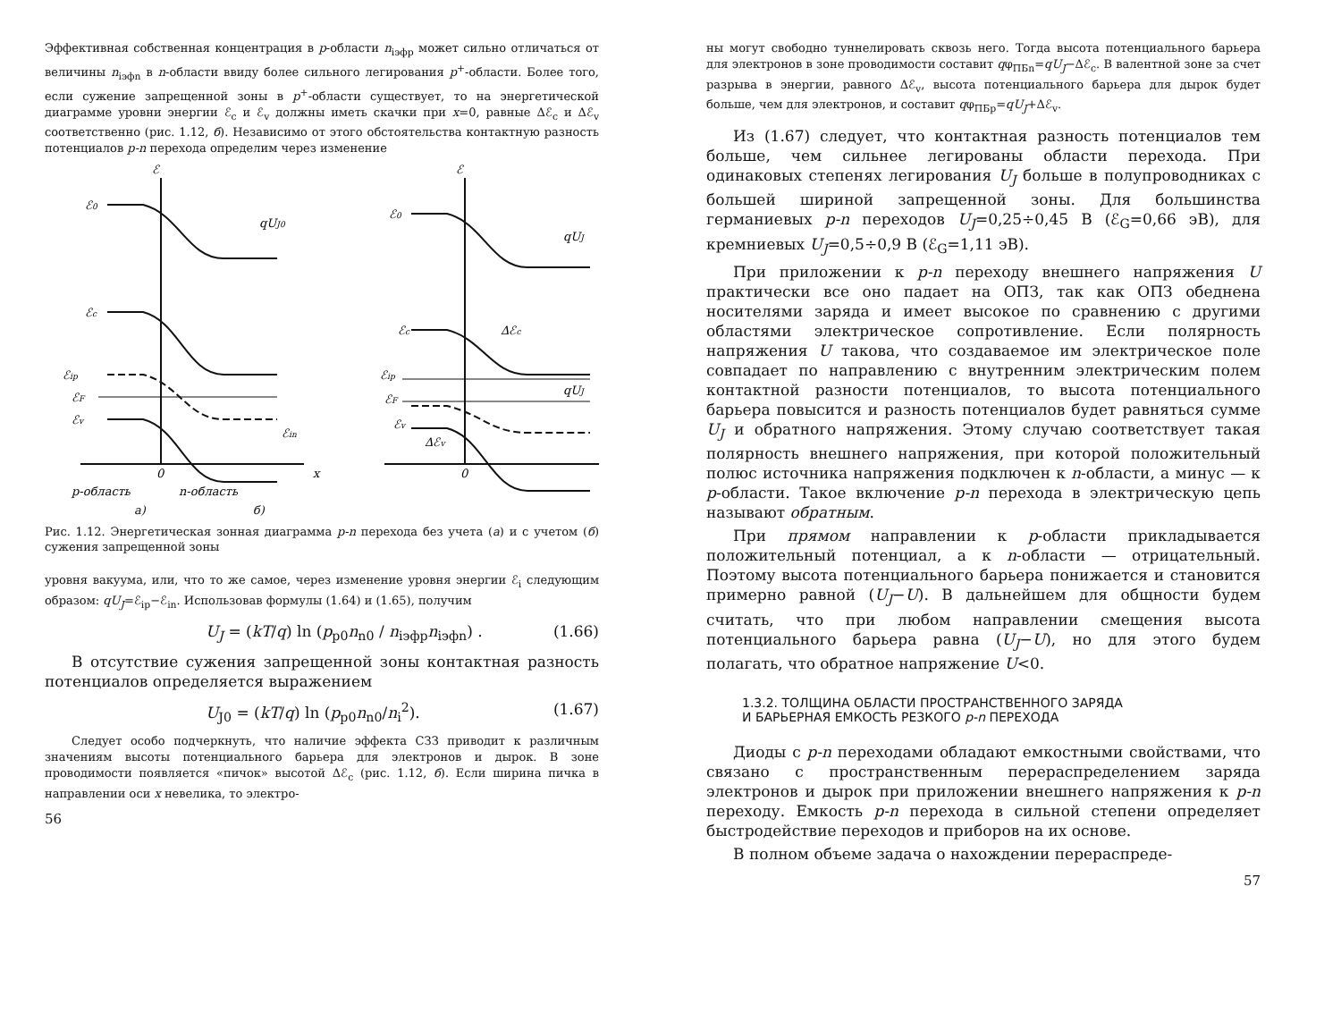Эффективная собственная концентрация в p-области n<sub>iэфp</sub> может сильно отличаться от величины n<sub>iэфn</sub> в n-области ввиду более сильного легирования p<sup>+</sup>-области. Более того, если сужение запрещенной зоны в p<sup>+</sup>-области существует, то на энергетической диаграмме уровни энергии ℰ<sub>c</sub> и ℰ<sub>v</sub> должны иметь скачки при x=0, равные Δℰ<sub>c</sub> и Δℰ<sub>v</sub> соответственно (рис. 1.12, б). Независимо от этого обстоятельства контактную разность потенциалов p-n перехода определим через изменение
ℰ
ℰ0
qUJ0
ℰc
ℰip
ℰF
ℰv
ℰin
0
x
p-область
n-область
ℰ
ℰ0
qUJ
ℰc
Δℰc
ℰip
ℰF
qUJ
ℰv
Δℰv
0
а) б)
Рис. 1.12. Энергетическая зонная диаграмма p-n перехода без учета (а) и с учетом (б) сужения запрещенной зоны
уровня вакуума, или, что то же самое, через изменение уровня энергии ℰ<sub>i</sub> следующим образом: qU<sub>J</sub>=ℰ<sub>ip</sub>−ℰ<sub>in</sub>. Использовав формулы (1.64) и (1.65), получим
U<sub>J</sub> = (kT/q) ln (p<sub>p0</sub>n<sub>n0</sub> / n<sub>iэфp</sub>n<sub>iэфn</sub>) . (1.66)
В отсутствие сужения запрещенной зоны контактная разность потенциалов определяется выражением
U<sub>J0</sub> = (kT/q) ln (p<sub>p0</sub>n<sub>n0</sub>/n<sub>i</sub><sup>2</sup>). (1.67)
Следует особо подчеркнуть, что наличие эффекта СЗЗ приводит к различным значениям высоты потенциального барьера для электронов и дырок. В зоне проводимости появляется «пичок» высотой Δℰ<sub>c</sub> (рис. 1.12, б). Если ширина пичка в направлении оси x невелика, то электро-
56
ны могут свободно туннелировать сквозь него. Тогда высота потенциального барьера для электронов в зоне проводимости составит qφ<sub>ПБn</sub>=qU<sub>J</sub>−Δℰ<sub>c</sub>. В валентной зоне за счет разрыва в энергии, равного Δℰ<sub>v</sub>, высота потенциального барьера для дырок будет больше, чем для электронов, и составит qφ<sub>ПБp</sub>=qU<sub>J</sub>+Δℰ<sub>v</sub>.
Из (1.67) следует, что контактная разность потенциалов тем больше, чем сильнее легированы области перехода. При одинаковых степенях легирования U<sub>J</sub> больше в полупроводниках с большей шириной запрещенной зоны. Для большинства германиевых p-n переходов U<sub>J</sub>=0,25÷0,45 В (ℰ<sub>G</sub>=0,66 эВ), для кремниевых U<sub>J</sub>=0,5÷0,9 В (ℰ<sub>G</sub>=1,11 эВ).
При приложении к p-n переходу внешнего напряжения U практически все оно падает на ОПЗ, так как ОПЗ обеднена носителями заряда и имеет высокое по сравнению с другими областями электрическое сопротивление. Если полярность напряжения U такова, что создаваемое им электрическое поле совпадает по направлению с внутренним электрическим полем контактной разности потенциалов, то высота потенциального барьера повысится и разность потенциалов будет равняться сумме U<sub>J</sub> и обратного напряжения. Этому случаю соответствует такая полярность внешнего напряжения, при которой положительный полюс источника напряжения подключен к n-области, а минус — к p-области. Такое включение p-n перехода в электрическую цепь называют обратным.
При прямом направлении к p-области прикладывается положительный потенциал, а к n-области — отрицательный. Поэтому высота потенциального барьера понижается и становится примерно равной (U<sub>J</sub>−U). В дальнейшем для общности будем считать, что при любом направлении смещения высота потенциального барьера равна (U<sub>J</sub>−U), но для этого будем полагать, что обратное напряжение U<0.
1.3.2. ТОЛЩИНА ОБЛАСТИ ПРОСТРАНСТВЕННОГО ЗАРЯДА
И БАРЬЕРНАЯ ЕМКОСТЬ РЕЗКОГО p-n ПЕРЕХОДА
Диоды с p-n переходами обладают емкостными свойствами, что связано с пространственным перераспределением заряда электронов и дырок при приложении внешнего напряжения к p-n переходу. Емкость p-n перехода в сильной степени определяет быстродействие переходов и приборов на их основе.
В полном объеме задача о нахождении перераспреде-
57